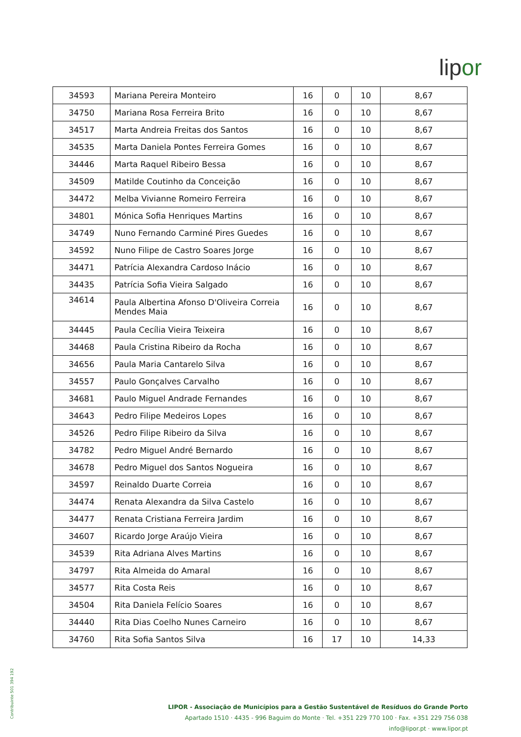lipor
| 34593 | Mariana Pereira Monteiro | 16 | 0 | 10 | 8,67 |
| 34750 | Mariana Rosa Ferreira Brito | 16 | 0 | 10 | 8,67 |
| 34517 | Marta Andreia Freitas dos Santos | 16 | 0 | 10 | 8,67 |
| 34535 | Marta Daniela Pontes Ferreira Gomes | 16 | 0 | 10 | 8,67 |
| 34446 | Marta Raquel Ribeiro Bessa | 16 | 0 | 10 | 8,67 |
| 34509 | Matilde Coutinho da Conceição | 16 | 0 | 10 | 8,67 |
| 34472 | Melba Vivianne Romeiro Ferreira | 16 | 0 | 10 | 8,67 |
| 34801 | Mónica Sofia Henriques Martins | 16 | 0 | 10 | 8,67 |
| 34749 | Nuno Fernando Carminé Pires Guedes | 16 | 0 | 10 | 8,67 |
| 34592 | Nuno Filipe de Castro Soares Jorge | 16 | 0 | 10 | 8,67 |
| 34471 | Patrícia Alexandra Cardoso Inácio | 16 | 0 | 10 | 8,67 |
| 34435 | Patrícia Sofia Vieira Salgado | 16 | 0 | 10 | 8,67 |
| 34614 | Paula Albertina Afonso D'Oliveira Correia Mendes Maia | 16 | 0 | 10 | 8,67 |
| 34445 | Paula Cecília Vieira Teixeira | 16 | 0 | 10 | 8,67 |
| 34468 | Paula Cristina Ribeiro da Rocha | 16 | 0 | 10 | 8,67 |
| 34656 | Paula Maria Cantarelo Silva | 16 | 0 | 10 | 8,67 |
| 34557 | Paulo Gonçalves Carvalho | 16 | 0 | 10 | 8,67 |
| 34681 | Paulo Miguel Andrade Fernandes | 16 | 0 | 10 | 8,67 |
| 34643 | Pedro Filipe Medeiros Lopes | 16 | 0 | 10 | 8,67 |
| 34526 | Pedro Filipe Ribeiro da Silva | 16 | 0 | 10 | 8,67 |
| 34782 | Pedro Miguel André Bernardo | 16 | 0 | 10 | 8,67 |
| 34678 | Pedro Miguel dos Santos Nogueira | 16 | 0 | 10 | 8,67 |
| 34597 | Reinaldo Duarte Correia | 16 | 0 | 10 | 8,67 |
| 34474 | Renata Alexandra da Silva Castelo | 16 | 0 | 10 | 8,67 |
| 34477 | Renata Cristiana Ferreira Jardim | 16 | 0 | 10 | 8,67 |
| 34607 | Ricardo Jorge Araújo Vieira | 16 | 0 | 10 | 8,67 |
| 34539 | Rita Adriana Alves Martins | 16 | 0 | 10 | 8,67 |
| 34797 | Rita Almeida do Amaral | 16 | 0 | 10 | 8,67 |
| 34577 | Rita Costa Reis | 16 | 0 | 10 | 8,67 |
| 34504 | Rita Daniela Felício Soares | 16 | 0 | 10 | 8,67 |
| 34440 | Rita Dias Coelho Nunes Carneiro | 16 | 0 | 10 | 8,67 |
| 34760 | Rita Sofia Santos Silva | 16 | 17 | 10 | 14,33 |
Contribuinte 501 394 192
LIPOR - Associação de Municípios para a Gestão Sustentável de Resíduos do Grande Porto
Apartado 1510 · 4435 - 996 Baguim do Monte · Tel. +351 229 770 100 · Fax. +351 229 756 038
info@lipor.pt · www.lipor.pt